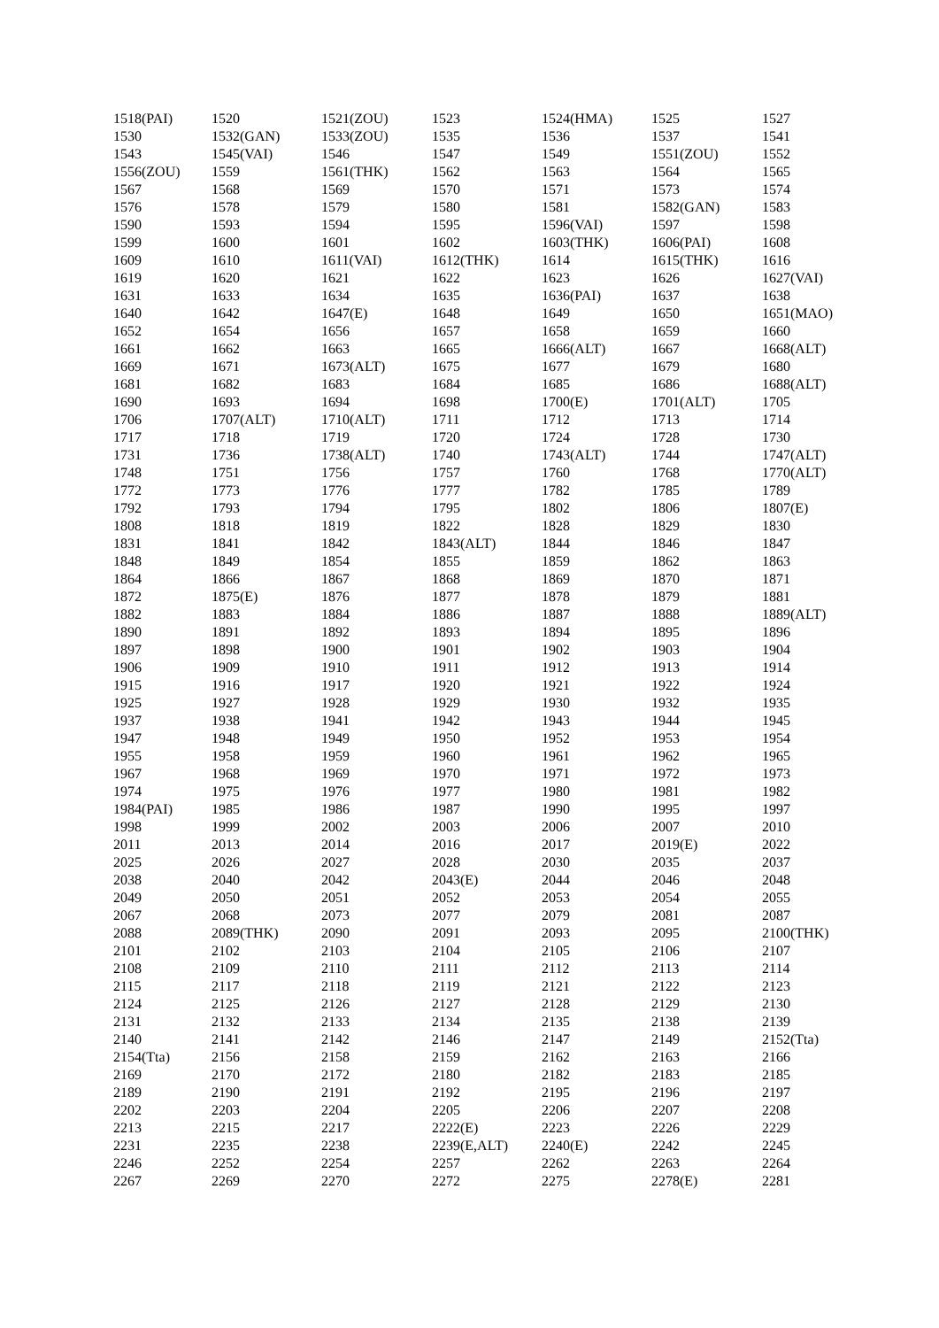| 1518(PAI) | 1520 | 1521(ZOU) | 1523 | 1524(HMA) | 1525 | 1527 |
| 1530 | 1532(GAN) | 1533(ZOU) | 1535 | 1536 | 1537 | 1541 |
| 1543 | 1545(VAI) | 1546 | 1547 | 1549 | 1551(ZOU) | 1552 |
| 1556(ZOU) | 1559 | 1561(THK) | 1562 | 1563 | 1564 | 1565 |
| 1567 | 1568 | 1569 | 1570 | 1571 | 1573 | 1574 |
| 1576 | 1578 | 1579 | 1580 | 1581 | 1582(GAN) | 1583 |
| 1590 | 1593 | 1594 | 1595 | 1596(VAI) | 1597 | 1598 |
| 1599 | 1600 | 1601 | 1602 | 1603(THK) | 1606(PAI) | 1608 |
| 1609 | 1610 | 1611(VAI) | 1612(THK) | 1614 | 1615(THK) | 1616 |
| 1619 | 1620 | 1621 | 1622 | 1623 | 1626 | 1627(VAI) |
| 1631 | 1633 | 1634 | 1635 | 1636(PAI) | 1637 | 1638 |
| 1640 | 1642 | 1647(E) | 1648 | 1649 | 1650 | 1651(MAO) |
| 1652 | 1654 | 1656 | 1657 | 1658 | 1659 | 1660 |
| 1661 | 1662 | 1663 | 1665 | 1666(ALT) | 1667 | 1668(ALT) |
| 1669 | 1671 | 1673(ALT) | 1675 | 1677 | 1679 | 1680 |
| 1681 | 1682 | 1683 | 1684 | 1685 | 1686 | 1688(ALT) |
| 1690 | 1693 | 1694 | 1698 | 1700(E) | 1701(ALT) | 1705 |
| 1706 | 1707(ALT) | 1710(ALT) | 1711 | 1712 | 1713 | 1714 |
| 1717 | 1718 | 1719 | 1720 | 1724 | 1728 | 1730 |
| 1731 | 1736 | 1738(ALT) | 1740 | 1743(ALT) | 1744 | 1747(ALT) |
| 1748 | 1751 | 1756 | 1757 | 1760 | 1768 | 1770(ALT) |
| 1772 | 1773 | 1776 | 1777 | 1782 | 1785 | 1789 |
| 1792 | 1793 | 1794 | 1795 | 1802 | 1806 | 1807(E) |
| 1808 | 1818 | 1819 | 1822 | 1828 | 1829 | 1830 |
| 1831 | 1841 | 1842 | 1843(ALT) | 1844 | 1846 | 1847 |
| 1848 | 1849 | 1854 | 1855 | 1859 | 1862 | 1863 |
| 1864 | 1866 | 1867 | 1868 | 1869 | 1870 | 1871 |
| 1872 | 1875(E) | 1876 | 1877 | 1878 | 1879 | 1881 |
| 1882 | 1883 | 1884 | 1886 | 1887 | 1888 | 1889(ALT) |
| 1890 | 1891 | 1892 | 1893 | 1894 | 1895 | 1896 |
| 1897 | 1898 | 1900 | 1901 | 1902 | 1903 | 1904 |
| 1906 | 1909 | 1910 | 1911 | 1912 | 1913 | 1914 |
| 1915 | 1916 | 1917 | 1920 | 1921 | 1922 | 1924 |
| 1925 | 1927 | 1928 | 1929 | 1930 | 1932 | 1935 |
| 1937 | 1938 | 1941 | 1942 | 1943 | 1944 | 1945 |
| 1947 | 1948 | 1949 | 1950 | 1952 | 1953 | 1954 |
| 1955 | 1958 | 1959 | 1960 | 1961 | 1962 | 1965 |
| 1967 | 1968 | 1969 | 1970 | 1971 | 1972 | 1973 |
| 1974 | 1975 | 1976 | 1977 | 1980 | 1981 | 1982 |
| 1984(PAI) | 1985 | 1986 | 1987 | 1990 | 1995 | 1997 |
| 1998 | 1999 | 2002 | 2003 | 2006 | 2007 | 2010 |
| 2011 | 2013 | 2014 | 2016 | 2017 | 2019(E) | 2022 |
| 2025 | 2026 | 2027 | 2028 | 2030 | 2035 | 2037 |
| 2038 | 2040 | 2042 | 2043(E) | 2044 | 2046 | 2048 |
| 2049 | 2050 | 2051 | 2052 | 2053 | 2054 | 2055 |
| 2067 | 2068 | 2073 | 2077 | 2079 | 2081 | 2087 |
| 2088 | 2089(THK) | 2090 | 2091 | 2093 | 2095 | 2100(THK) |
| 2101 | 2102 | 2103 | 2104 | 2105 | 2106 | 2107 |
| 2108 | 2109 | 2110 | 2111 | 2112 | 2113 | 2114 |
| 2115 | 2117 | 2118 | 2119 | 2121 | 2122 | 2123 |
| 2124 | 2125 | 2126 | 2127 | 2128 | 2129 | 2130 |
| 2131 | 2132 | 2133 | 2134 | 2135 | 2138 | 2139 |
| 2140 | 2141 | 2142 | 2146 | 2147 | 2149 | 2152(Tta) |
| 2154(Tta) | 2156 | 2158 | 2159 | 2162 | 2163 | 2166 |
| 2169 | 2170 | 2172 | 2180 | 2182 | 2183 | 2185 |
| 2189 | 2190 | 2191 | 2192 | 2195 | 2196 | 2197 |
| 2202 | 2203 | 2204 | 2205 | 2206 | 2207 | 2208 |
| 2213 | 2215 | 2217 | 2222(E) | 2223 | 2226 | 2229 |
| 2231 | 2235 | 2238 | 2239(E,ALT) | 2240(E) | 2242 | 2245 |
| 2246 | 2252 | 2254 | 2257 | 2262 | 2263 | 2264 |
| 2267 | 2269 | 2270 | 2272 | 2275 | 2278(E) | 2281 |